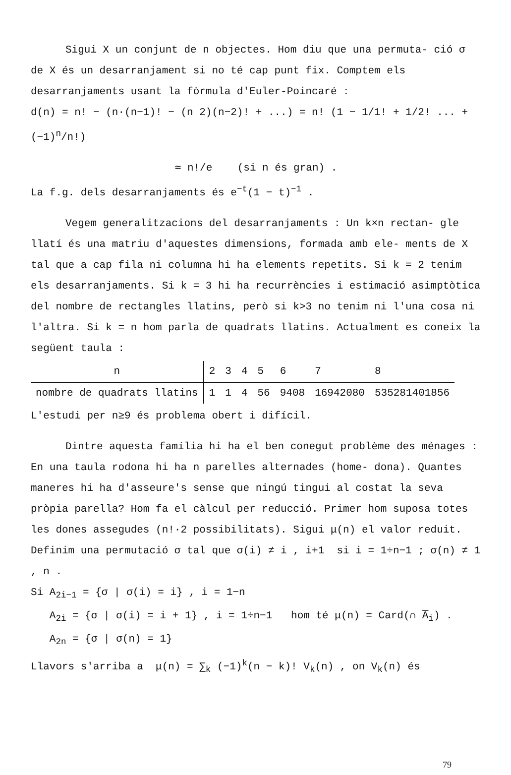Sigui X un conjunt de n objectes. Hom diu que una permuta- ció σ de X és un desarranjament si no té cap punt fix. Comptem els desarranjaments usant la fòrmula d'Euler-Poincaré :
d(n) = n! − (n·(n−1)! − (n 2)(n−2)! + ...) = n! (1 − 1/1! + 1/2! ... + (−1)<sup>n</sup>/n!)
≃ n!/e (si n és gran) .
La f.g. dels desarranjaments és e<sup>−t</sup>(1 − t)<sup>−1</sup> .
Vegem generalitzacions del desarranjaments : Un k×n rectan- gle llatí és una matriu d'aquestes dimensions, formada amb ele- ments de X tal que a cap fila ni columna hi ha elements repetits. Si k = 2 tenim els desarranjaments. Si k = 3 hi ha recurrències i estimació asimptòtica del nombre de rectangles llatins, però si k>3 no tenim ni l'una cosa ni l'altra. Si k = n hom parla de quadrats llatins. Actualment es coneix la següent taula :
| n | 2 | 3 | 4 | 5 | 6 | 7 | 8 |
| nombre de quadrats llatins | 1 | 1 | 4 | 56 | 9408 | 16942080 | 535281401856 |
L'estudi per n≥9 és problema obert i difícil.
Dintre aquesta família hi ha el ben conegut problème des ménages : En una taula rodona hi ha n parelles alternades (home- dona). Quantes maneres hi ha d'asseure's sense que ningú tingui al costat la seva pròpia parella? Hom fa el càlcul per reducció. Primer hom suposa totes les dones assegudes (n!·2 possibilitats). Sigui μ(n) el valor reduit. Definim una permutació σ tal que σ(i) ≠ i , i+1 si i = 1÷n−1 ; σ(n) ≠ 1 , n .
Si A<sub>2i−1</sub> = {σ | σ(i) = i} , i = 1−n
A<sub>2i</sub> = {σ | σ(i) = i + 1} , i = 1÷n−1 hom té μ(n) = Card(∩ A̅<sub>i</sub>) .
A<sub>2n</sub> = {σ | σ(n) = 1}
Llavors s'arriba a μ(n) = ∑<sub>k</sub> (−1)<sup>k</sup>(n − k)! V<sub>k</sub>(n) , on V<sub>k</sub>(n) és
79